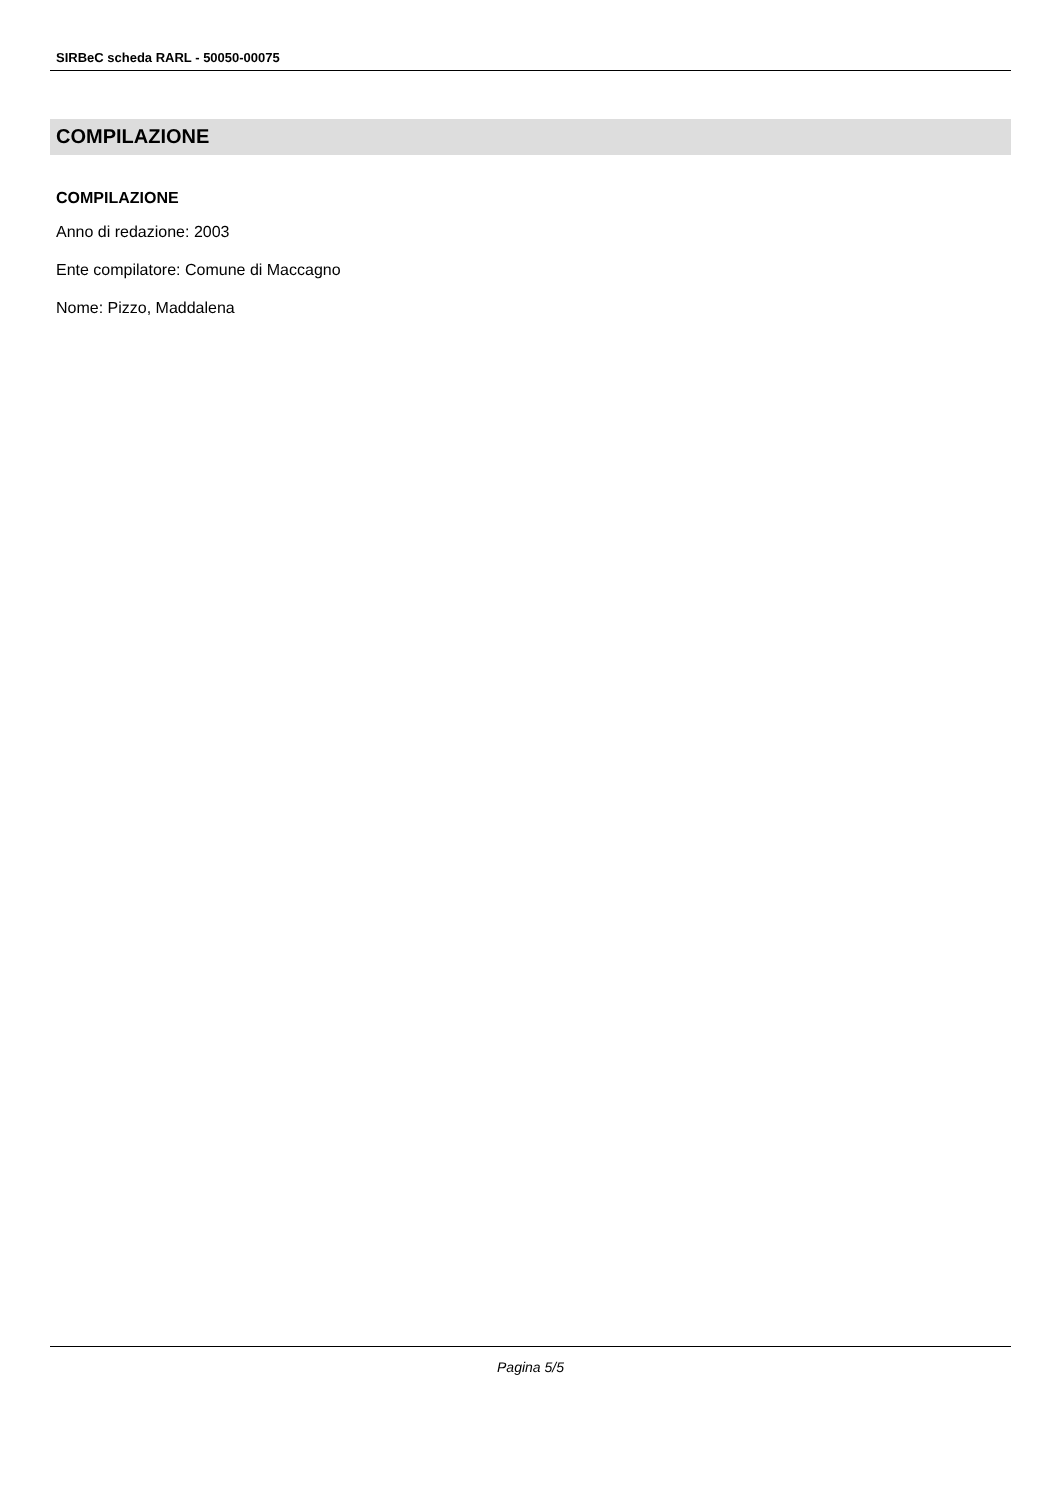SIRBeC scheda RARL - 50050-00075
COMPILAZIONE
COMPILAZIONE
Anno di redazione: 2003
Ente compilatore: Comune di Maccagno
Nome: Pizzo, Maddalena
Pagina 5/5